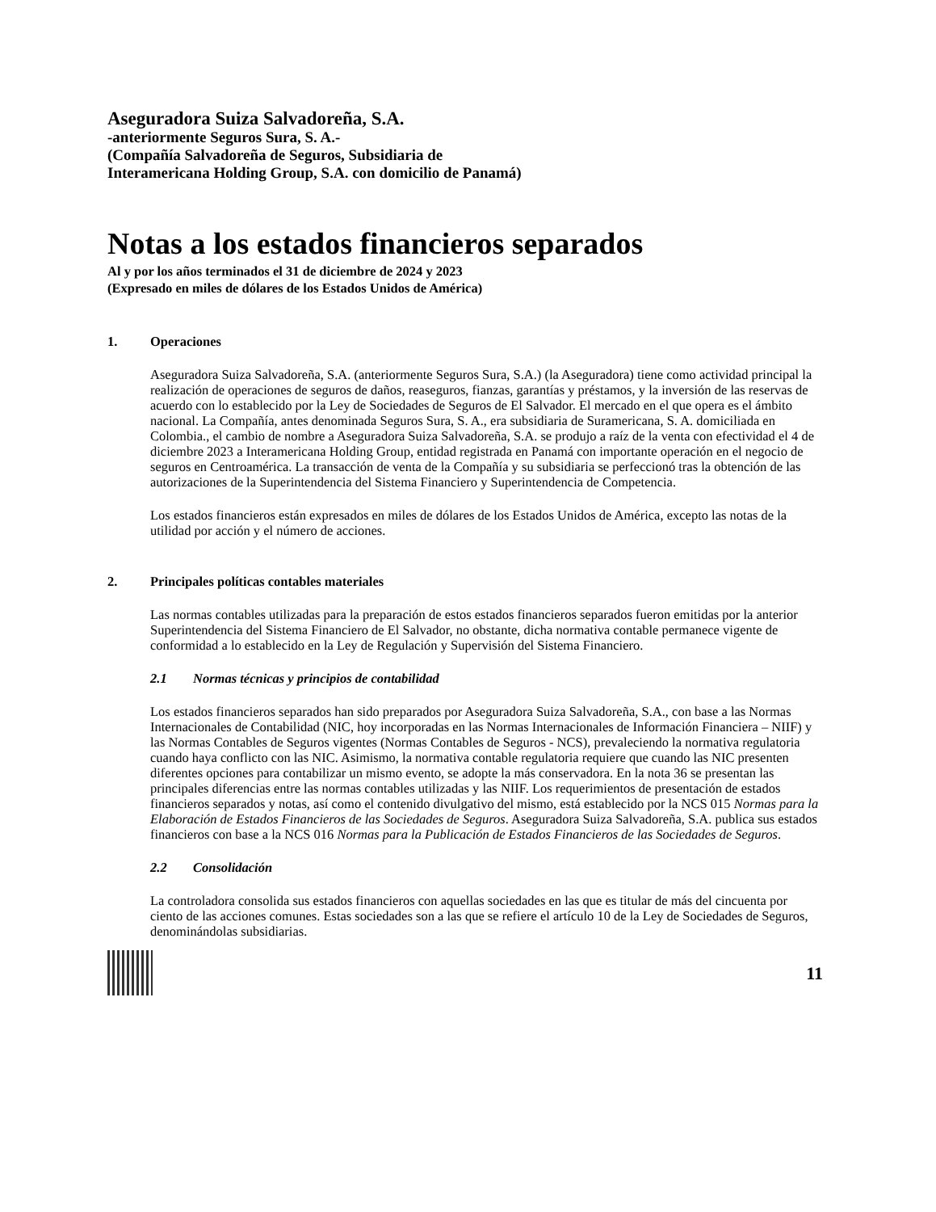Aseguradora Suiza Salvadoreña, S.A.
-anteriormente Seguros Sura, S. A.-
(Compañía Salvadoreña de Seguros, Subsidiaria de
Interamericana Holding Group, S.A. con domicilio de Panamá)
Notas a los estados financieros separados
Al y por los años terminados el 31 de diciembre de 2024 y 2023
(Expresado en miles de dólares de los Estados Unidos de América)
1. Operaciones
Aseguradora Suiza Salvadoreña, S.A. (anteriormente Seguros Sura, S.A.) (la Aseguradora) tiene como actividad principal la realización de operaciones de seguros de daños, reaseguros, fianzas, garantías y préstamos, y la inversión de las reservas de acuerdo con lo establecido por la Ley de Sociedades de Seguros de El Salvador. El mercado en el que opera es el ámbito nacional. La Compañía, antes denominada Seguros Sura, S. A., era subsidiaria de Suramericana, S. A. domiciliada en Colombia., el cambio de nombre a Aseguradora Suiza Salvadoreña, S.A. se produjo a raíz de la venta con efectividad el 4 de diciembre 2023 a Interamericana Holding Group, entidad registrada en Panamá con importante operación en el negocio de seguros en Centroamérica. La transacción de venta de la Compañía y su subsidiaria se perfeccionó tras la obtención de las autorizaciones de la Superintendencia del Sistema Financiero y Superintendencia de Competencia.
Los estados financieros están expresados en miles de dólares de los Estados Unidos de América, excepto las notas de la utilidad por acción y el número de acciones.
2. Principales políticas contables materiales
Las normas contables utilizadas para la preparación de estos estados financieros separados fueron emitidas por la anterior Superintendencia del Sistema Financiero de El Salvador, no obstante, dicha normativa contable permanece vigente de conformidad a lo establecido en la Ley de Regulación y Supervisión del Sistema Financiero.
2.1 Normas técnicas y principios de contabilidad
Los estados financieros separados han sido preparados por Aseguradora Suiza Salvadoreña, S.A., con base a las Normas Internacionales de Contabilidad (NIC, hoy incorporadas en las Normas Internacionales de Información Financiera – NIIF) y las Normas Contables de Seguros vigentes (Normas Contables de Seguros - NCS), prevaleciendo la normativa regulatoria cuando haya conflicto con las NIC. Asimismo, la normativa contable regulatoria requiere que cuando las NIC presenten diferentes opciones para contabilizar un mismo evento, se adopte la más conservadora. En la nota 36 se presentan las principales diferencias entre las normas contables utilizadas y las NIIF. Los requerimientos de presentación de estados financieros separados y notas, así como el contenido divulgativo del mismo, está establecido por la NCS 015 Normas para la Elaboración de Estados Financieros de las Sociedades de Seguros. Aseguradora Suiza Salvadoreña, S.A. publica sus estados financieros con base a la NCS 016 Normas para la Publicación de Estados Financieros de las Sociedades de Seguros.
2.2 Consolidación
La controladora consolida sus estados financieros con aquellas sociedades en las que es titular de más del cincuenta por ciento de las acciones comunes. Estas sociedades son a las que se refiere el artículo 10 de la Ley de Sociedades de Seguros, denominándolas subsidiarias.
11